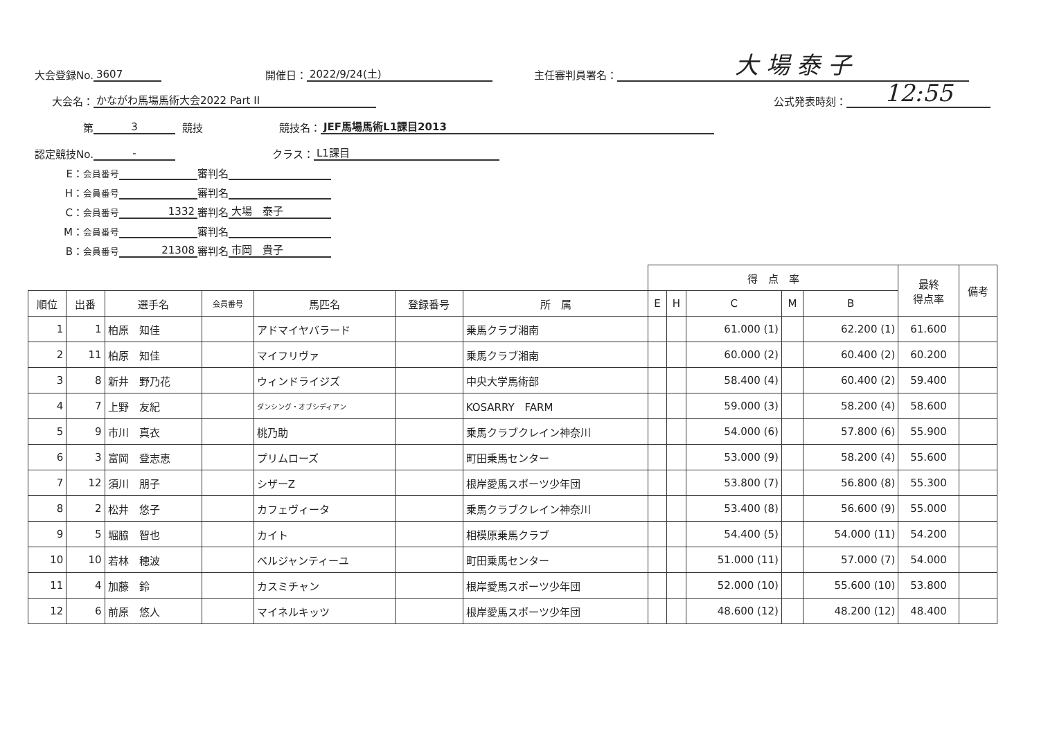大会登録No. 3607 開催日： 2022/9/24(土) 主任審判員署名： 大 場 泰 子
大会名： かながわ馬場馬術大会2022 Part II 公式発表時刻： 12:55
第 3 競技 競技名： JEF馬場馬術L1課目2013
認定競技No. - クラス： L1課目
E： 会員番号 審判名
H： 会員番号 審判名
C： 会員番号 1332 審判名 大場　泰子
M： 会員番号 審判名
B： 会員番号 21308 審判名 市岡　貴子
| | | | | | | | 得 点 率 | | | | | 最終 得点率 | 備考 |
| --- | --- | --- | --- | --- | --- | --- | --- | --- | --- | --- | --- | --- | --- |
| 順位 | 出番 | 選手名 | 会員番号 | 馬匹名 | 登録番号 | 所 属 | E | H | C | M | B | | |
| 1 | 1 | 柏原 知佳 | | アドマイヤバラード | | 乗馬クラブ湘南 | | | 61.000 (1) | | 62.200 (1) | 61.600 | |
| 2 | 11 | 柏原 知佳 | | マイフリヴァ | | 乗馬クラブ湘南 | | | 60.000 (2) | | 60.400 (2) | 60.200 | |
| 3 | 8 | 新井 野乃花 | | ウィンドライジズ | | 中央大学馬術部 | | | 58.400 (4) | | 60.400 (2) | 59.400 | |
| 4 | 7 | 上野 友紀 | | ダンシング・オブシディアン | | KOSARRY FARM | | | 59.000 (3) | | 58.200 (4) | 58.600 | |
| 5 | 9 | 市川 真衣 | | 桃乃助 | | 乗馬クラブクレイン神奈川 | | | 54.000 (6) | | 57.800 (6) | 55.900 | |
| 6 | 3 | 富岡 登志恵 | | プリムローズ | | 町田乗馬センター | | | 53.000 (9) | | 58.200 (4) | 55.600 | |
| 7 | 12 | 須川 朋子 | | シザーZ | | 根岸愛馬スポーツ少年団 | | | 53.800 (7) | | 56.800 (8) | 55.300 | |
| 8 | 2 | 松井 悠子 | | カフェヴィータ | | 乗馬クラブクレイン神奈川 | | | 53.400 (8) | | 56.600 (9) | 55.000 | |
| 9 | 5 | 堀脇 智也 | | カイト | | 相模原乗馬クラブ | | | 54.400 (5) | | 54.000 (11) | 54.200 | |
| 10 | 10 | 若林 穂波 | | ベルジャンティーユ | | 町田乗馬センター | | | 51.000 (11) | | 57.000 (7) | 54.000 | |
| 11 | 4 | 加藤 鈴 | | カスミチャン | | 根岸愛馬スポーツ少年団 | | | 52.000 (10) | | 55.600 (10) | 53.800 | |
| 12 | 6 | 前原 悠人 | | マイネルキッツ | | 根岸愛馬スポーツ少年団 | | | 48.600 (12) | | 48.200 (12) | 48.400 | |